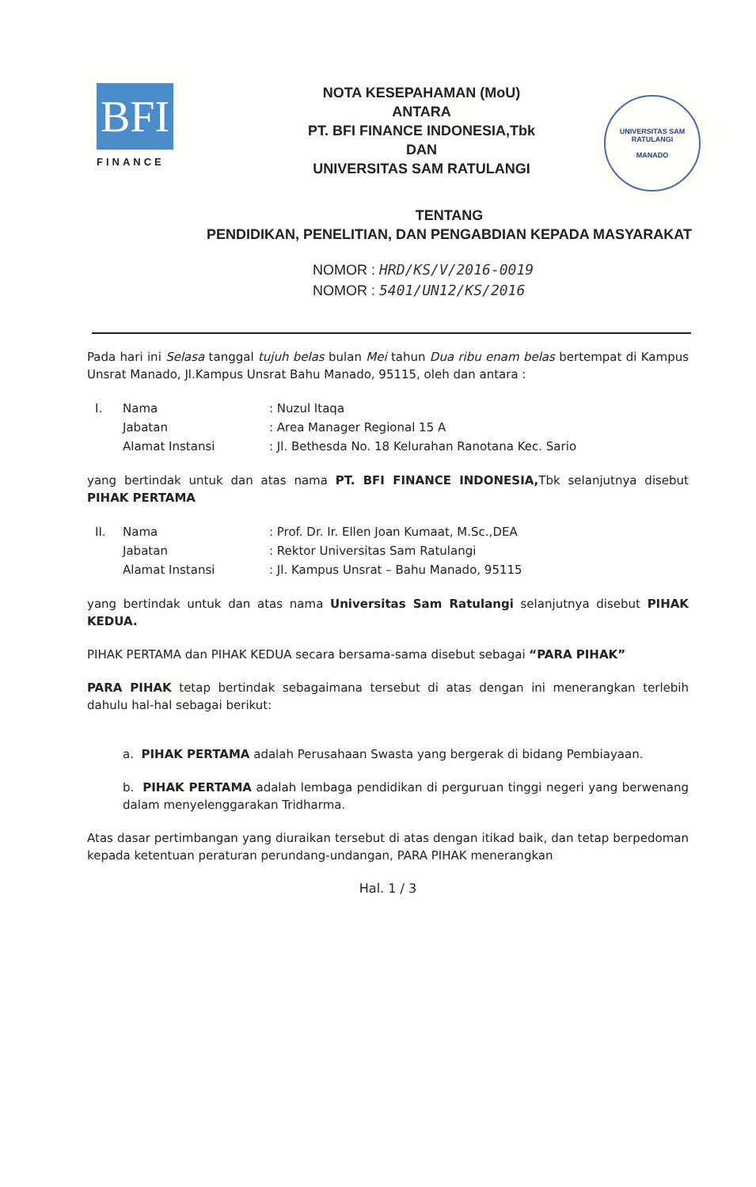BFI
FINANCE
NOTA KESEPAHAMAN (MoU)
ANTARA
PT. BFI FINANCE INDONESIA,Tbk
DAN
UNIVERSITAS SAM RATULANGI
UNIVERSITAS SAM RATULANGI
MANADO
TENTANG
PENDIDIKAN, PENELITIAN, DAN PENGABDIAN KEPADA MASYARAKAT
NOMOR : HRD/KS/V/2016-0019
NOMOR : 5401/UN12/KS/2016
Pada hari ini Selasa tanggal tujuh belas bulan Mei tahun Dua ribu enam belas bertempat di Kampus Unsrat Manado, Jl.Kampus Unsrat Bahu Manado, 95115, oleh dan antara :
| I. | Nama | : Nuzul Itaqa |
| | Jabatan | : Area Manager Regional 15 A |
| | Alamat Instansi | : Jl. Bethesda No. 18 Kelurahan Ranotana Kec. Sario |
yang bertindak untuk dan atas nama PT. BFI FINANCE INDONESIA, Tbk selanjutnya disebut PIHAK PERTAMA
| II. | Nama | : Prof. Dr. Ir. Ellen Joan Kumaat, M.Sc.,DEA |
| | Jabatan | : Rektor Universitas Sam Ratulangi |
| | Alamat Instansi | : Jl. Kampus Unsrat – Bahu Manado, 95115 |
yang bertindak untuk dan atas nama Universitas Sam Ratulangi selanjutnya disebut PIHAK KEDUA.
PIHAK PERTAMA dan PIHAK KEDUA secara bersama-sama disebut sebagai “PARA PIHAK”
PARA PIHAK tetap bertindak sebagaimana tersebut di atas dengan ini menerangkan terlebih dahulu hal-hal sebagai berikut:
a. PIHAK PERTAMA adalah Perusahaan Swasta yang bergerak di bidang Pembiayaan.
b. PIHAK PERTAMA adalah lembaga pendidikan di perguruan tinggi negeri yang berwenang dalam menyelenggarakan Tridharma.
Atas dasar pertimbangan yang diuraikan tersebut di atas dengan itikad baik, dan tetap berpedoman kepada ketentuan peraturan perundang-undangan, PARA PIHAK menerangkan
Hal. 1 / 3